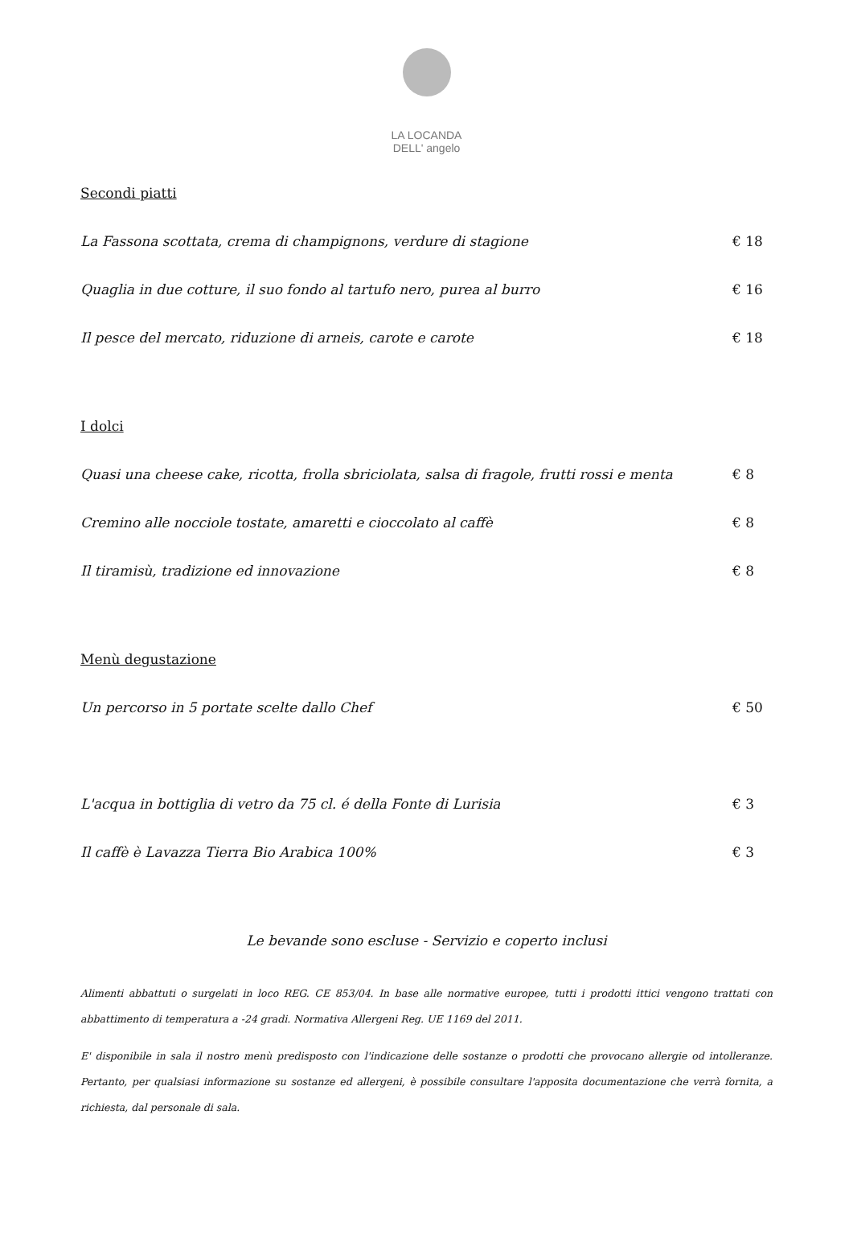LA LOCANDA
DELL' angelo
Secondi piatti
La Fassona scottata, crema di champignons, verdure di stagione € 18
Quaglia in due cotture, il suo fondo al tartufo nero, purea al burro € 16
Il pesce del mercato, riduzione di arneis, carote e carote € 18
I dolci
Quasi una cheese cake, ricotta, frolla sbriciolata, salsa di fragole, frutti rossi e menta € 8
Cremino alle nocciole tostate, amaretti e cioccolato al caffè € 8
Il tiramisù, tradizione ed innovazione € 8
Menù degustazione
Un percorso in 5 portate scelte dallo Chef € 50
L'acqua in bottiglia di vetro da 75 cl. é della Fonte di Lurisia € 3
Il caffè è Lavazza Tierra Bio Arabica 100% € 3
Le bevande sono escluse - Servizio e coperto inclusi
Alimenti abbattuti o surgelati in loco REG. CE 853/04. In base alle normative europee, tutti i prodotti ittici vengono trattati con abbattimento di temperatura a -24 gradi. Normativa Allergeni Reg. UE 1169 del 2011.
E' disponibile in sala il nostro menù predisposto con l'indicazione delle sostanze o prodotti che provocano allergie od intolleranze. Pertanto, per qualsiasi informazione su sostanze ed allergeni, è possibile consultare l'apposita documentazione che verrà fornita, a richiesta, dal personale di sala.